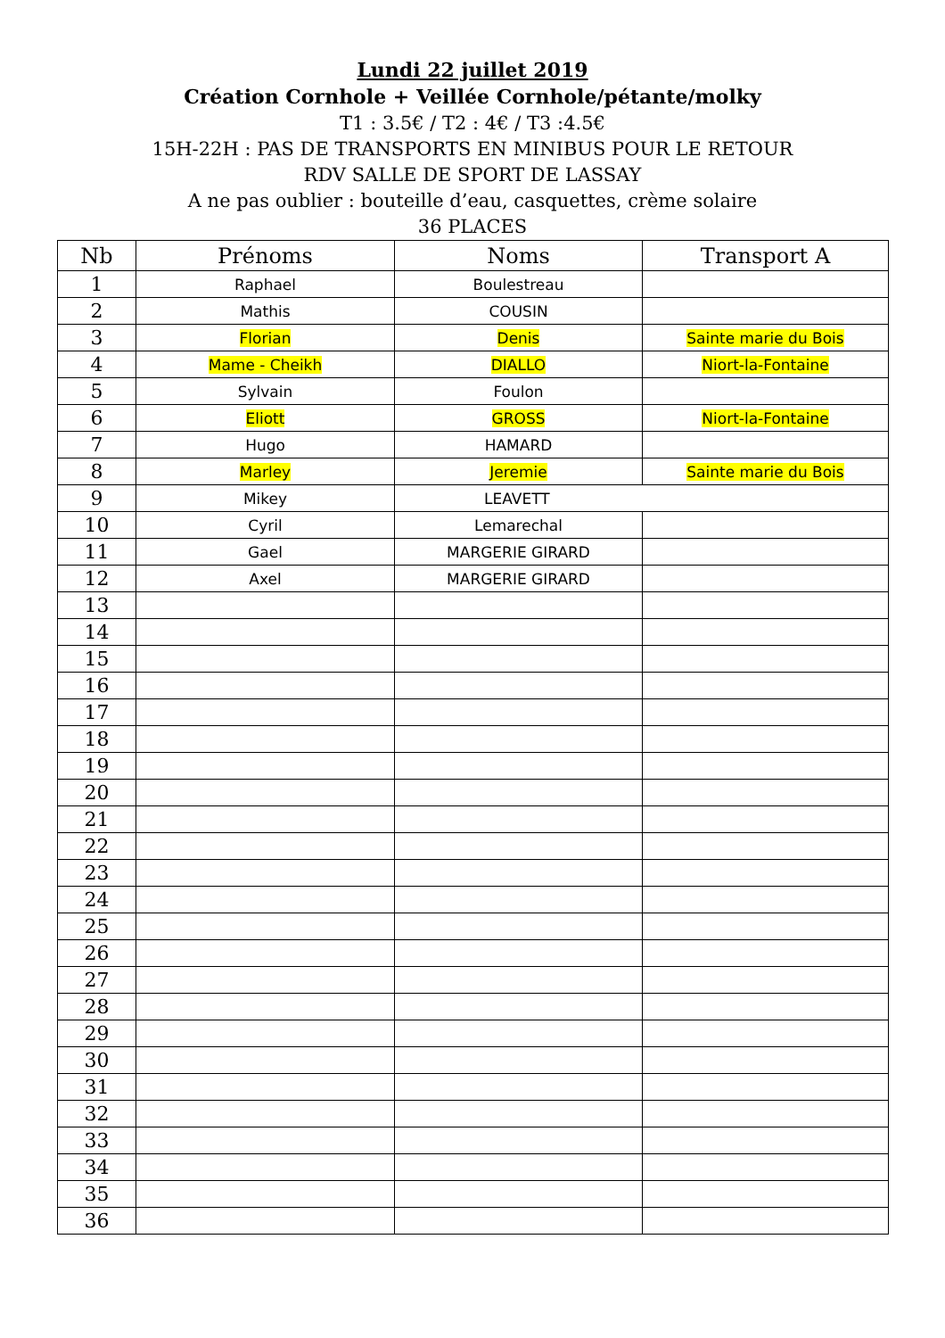Lundi 22 juillet 2019
Création Cornhole + Veillée Cornhole/pétante/molky
T1 : 3.5€ / T2 : 4€ / T3 :4.5€
15H-22H : PAS DE TRANSPORTS EN MINIBUS POUR LE RETOUR
RDV SALLE DE SPORT DE LASSAY
A ne pas oublier : bouteille d’eau, casquettes, crème solaire
36 PLACES
| Nb | Prénoms | Noms | Transport A |
| --- | --- | --- | --- |
| 1 | Raphael | Boulestreau | |
| 2 | Mathis | COUSIN | |
| 3 | Florian | Denis | Sainte marie du Bois |
| 4 | Mame - Cheikh | DIALLO | Niort-la-Fontaine |
| 5 | Sylvain | Foulon | |
| 6 | Eliott | GROSS | Niort-la-Fontaine |
| 7 | Hugo | HAMARD | |
| 8 | Marley | Jeremie | Sainte marie du Bois |
| 9 | Mikey | LEAVETT | |
| 10 | Cyril | Lemarechal | |
| 11 | Gael | MARGERIE GIRARD | |
| 12 | Axel | MARGERIE GIRARD | |
| 13 | | | |
| 14 | | | |
| 15 | | | |
| 16 | | | |
| 17 | | | |
| 18 | | | |
| 19 | | | |
| 20 | | | |
| 21 | | | |
| 22 | | | |
| 23 | | | |
| 24 | | | |
| 25 | | | |
| 26 | | | |
| 27 | | | |
| 28 | | | |
| 29 | | | |
| 30 | | | |
| 31 | | | |
| 32 | | | |
| 33 | | | |
| 34 | | | |
| 35 | | | |
| 36 | | | |